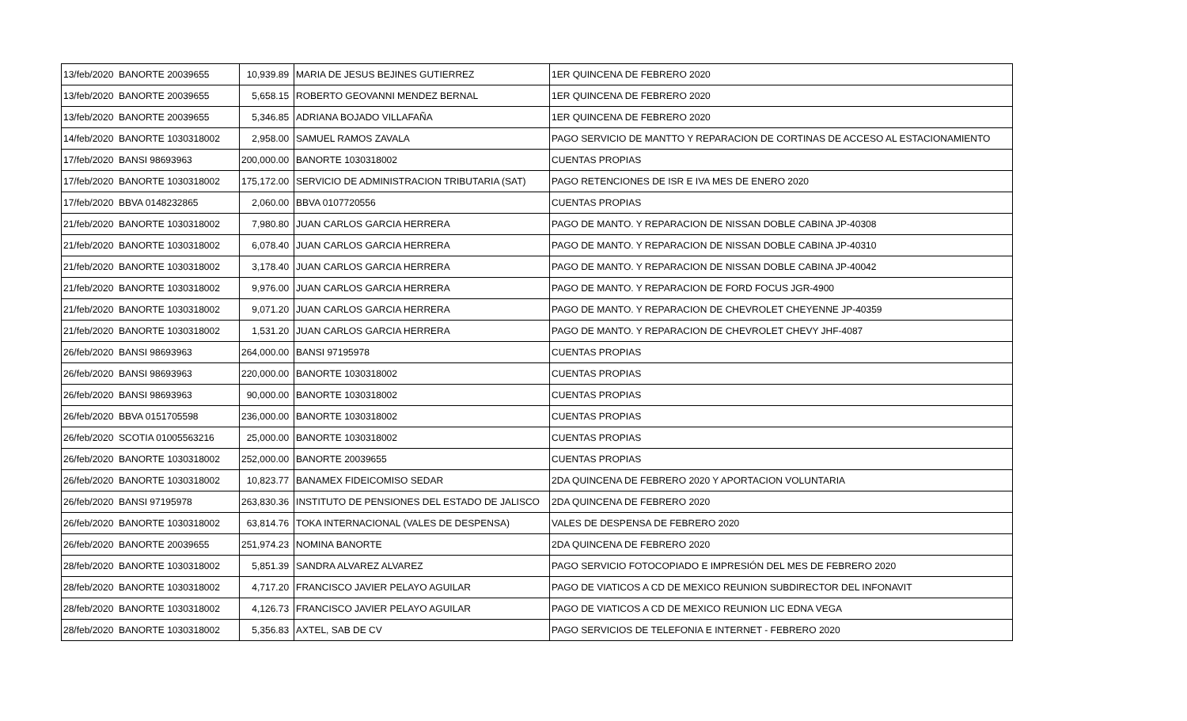| 13/feb/2020 | BANORTE 20039655 | 10,939.89 | MARIA DE JESUS BEJINES GUTIERREZ | 1ER QUINCENA DE FEBRERO 2020 |
| 13/feb/2020 | BANORTE 20039655 | 5,658.15 | ROBERTO GEOVANNI MENDEZ BERNAL | 1ER QUINCENA DE FEBRERO 2020 |
| 13/feb/2020 | BANORTE 20039655 | 5,346.85 | ADRIANA BOJADO VILLAFAÑA | 1ER QUINCENA DE FEBRERO 2020 |
| 14/feb/2020 | BANORTE 1030318002 | 2,958.00 | SAMUEL RAMOS ZAVALA | PAGO SERVICIO DE MANTTO Y REPARACION DE CORTINAS DE ACCESO AL ESTACIONAMIENTO |
| 17/feb/2020 | BANSI 98693963 | 200,000.00 | BANORTE 1030318002 | CUENTAS PROPIAS |
| 17/feb/2020 | BANORTE 1030318002 | 175,172.00 | SERVICIO DE ADMINISTRACION TRIBUTARIA (SAT) | PAGO RETENCIONES DE ISR E IVA MES DE ENERO 2020 |
| 17/feb/2020 | BBVA 0148232865 | 2,060.00 | BBVA 0107720556 | CUENTAS PROPIAS |
| 21/feb/2020 | BANORTE 1030318002 | 7,980.80 | JUAN CARLOS GARCIA HERRERA | PAGO DE MANTO. Y REPARACION DE NISSAN DOBLE CABINA JP-40308 |
| 21/feb/2020 | BANORTE 1030318002 | 6,078.40 | JUAN CARLOS GARCIA HERRERA | PAGO DE MANTO. Y REPARACION DE NISSAN DOBLE CABINA JP-40310 |
| 21/feb/2020 | BANORTE 1030318002 | 3,178.40 | JUAN CARLOS GARCIA HERRERA | PAGO DE MANTO. Y REPARACION DE NISSAN DOBLE CABINA JP-40042 |
| 21/feb/2020 | BANORTE 1030318002 | 9,976.00 | JUAN CARLOS GARCIA HERRERA | PAGO DE MANTO. Y REPARACION DE FORD FOCUS JGR-4900 |
| 21/feb/2020 | BANORTE 1030318002 | 9,071.20 | JUAN CARLOS GARCIA HERRERA | PAGO DE MANTO. Y REPARACION DE CHEVROLET CHEYENNE JP-40359 |
| 21/feb/2020 | BANORTE 1030318002 | 1,531.20 | JUAN CARLOS GARCIA HERRERA | PAGO DE MANTO. Y REPARACION DE CHEVROLET CHEVY JHF-4087 |
| 26/feb/2020 | BANSI 98693963 | 264,000.00 | BANSI 97195978 | CUENTAS PROPIAS |
| 26/feb/2020 | BANSI 98693963 | 220,000.00 | BANORTE 1030318002 | CUENTAS PROPIAS |
| 26/feb/2020 | BANSI 98693963 | 90,000.00 | BANORTE 1030318002 | CUENTAS PROPIAS |
| 26/feb/2020 | BBVA 0151705598 | 236,000.00 | BANORTE 1030318002 | CUENTAS PROPIAS |
| 26/feb/2020 | SCOTIA 01005563216 | 25,000.00 | BANORTE 1030318002 | CUENTAS PROPIAS |
| 26/feb/2020 | BANORTE 1030318002 | 252,000.00 | BANORTE 20039655 | CUENTAS PROPIAS |
| 26/feb/2020 | BANORTE 1030318002 | 10,823.77 | BANAMEX FIDEICOMISO SEDAR | 2DA QUINCENA DE FEBRERO 2020 Y APORTACION VOLUNTARIA |
| 26/feb/2020 | BANSI 97195978 | 263,830.36 | INSTITUTO DE PENSIONES DEL ESTADO DE JALISCO | 2DA QUINCENA DE FEBRERO 2020 |
| 26/feb/2020 | BANORTE 1030318002 | 63,814.76 | TOKA INTERNACIONAL (VALES DE DESPENSA) | VALES DE DESPENSA DE FEBRERO 2020 |
| 26/feb/2020 | BANORTE 20039655 | 251,974.23 | NOMINA BANORTE | 2DA QUINCENA DE FEBRERO 2020 |
| 28/feb/2020 | BANORTE 1030318002 | 5,851.39 | SANDRA ALVAREZ ALVAREZ | PAGO SERVICIO FOTOCOPIADO E IMPRESIÓN DEL MES DE FEBRERO 2020 |
| 28/feb/2020 | BANORTE 1030318002 | 4,717.20 | FRANCISCO JAVIER PELAYO AGUILAR | PAGO DE VIATICOS A CD DE MEXICO REUNION SUBDIRECTOR DEL INFONAVIT |
| 28/feb/2020 | BANORTE 1030318002 | 4,126.73 | FRANCISCO JAVIER PELAYO AGUILAR | PAGO DE VIATICOS A CD DE MEXICO REUNION LIC EDNA VEGA |
| 28/feb/2020 | BANORTE 1030318002 | 5,356.83 | AXTEL, SAB DE CV | PAGO SERVICIOS DE TELEFONIA E INTERNET - FEBRERO 2020 |